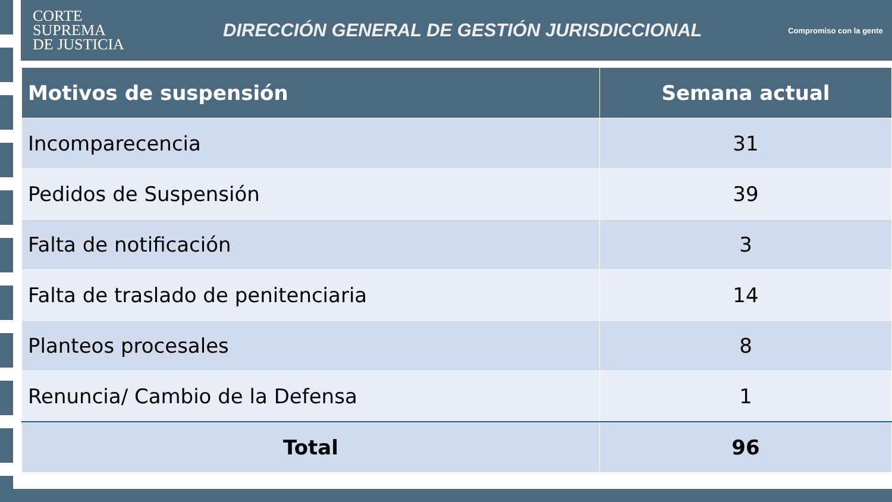CORTE
SUPREMA
DE JUSTICIA
DIRECCIÓN GENERAL DE GESTIÓN JURISDICCIONAL
Compromiso con la gente
| Motivos de suspensión | Semana actual |
| --- | --- |
| Incomparecencia | 31 |
| Pedidos de Suspensión | 39 |
| Falta de notificación | 3 |
| Falta de traslado de penitenciaria | 14 |
| Planteos procesales | 8 |
| Renuncia/ Cambio de la Defensa | 1 |
| Total | 96 |